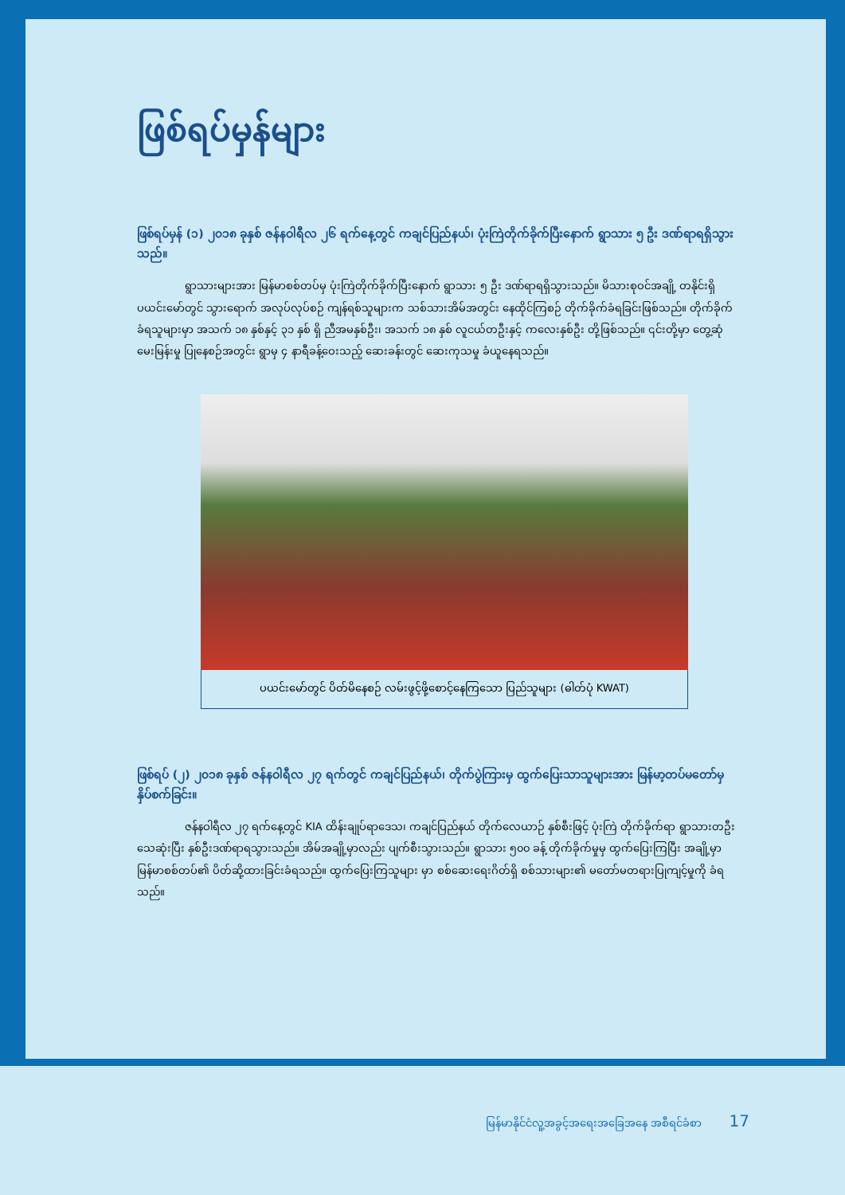ဖြစ်ရပ်မှန်များ
ဖြစ်ရပ်မှန် (၁) ၂၀၁၈ ခုနှစ် ဇန်နဝါရီလ ၂၆ ရက်နေ့တွင် ကချင်ပြည်နယ်၊ ပုံးကြဲတိုက်ခိုက်ပြီးနောက် ရွာသား ၅ ဦး ဒဏ်ရာရရှိသွား သည်။
ရွာသားများအား မြန်မာစစ်တပ်မှ ပုံးကြဲတိုက်ခိုက်ပြီးနောက် ရွာသား ၅ ဦး ဒဏ်ရာရရှိသွားသည်။ မိသားစုဝင်အချို့ တနိုင်းရှိ ပယင်းမော်တွင် သွားရောက် အလုပ်လုပ်စဉ် ကျန်ရစ်သူများက သစ်သားအိမ်အတွင်း နေထိုင်ကြစဉ် တိုက်ခိုက်ခံရခြင်းဖြစ်သည်။ တိုက်ခိုက်ခံရသူများမှာ အသက် ၁၈ နှစ်နှင့် ၃၁ နှစ် ရှိ ညီအမနှစ်ဦး၊ အသက် ၁၈ နှစ် လူငယ်တဦးနှင့် ကလေးနှစ်ဦး တို့ဖြစ်သည်။ ၎င်းတို့မှာ တွေ့ဆုံမေးမြန်းမှု ပြုနေစဉ်အတွင်း ရွာမှ ၄ နာရီခန့်ဝေးသည့် ဆေးခန်းတွင် ဆေးကုသမှု ခံယူနေရသည်။
ပယင်းမော်တွင် ပိတ်မိနေစဉ် လမ်းဖွင့်ဖို့စောင့်နေကြသော ပြည်သူများ (ဓါတ်ပုံ KWAT)
ဖြစ်ရပ် (၂) ၂၀၁၈ ခုနှစ် ဇန်နဝါရီလ ၂၇ ရက်တွင် ကချင်ပြည်နယ်၊ တိုက်ပွဲကြားမှ ထွက်ပြေးသာသူများအား မြန်မာ့တပ်မတော်မှ နှိပ်စက်ခြင်း။
ဇန်နဝါရီလ ၂၇ ရက်နေ့တွင် KIA ထိန်းချုပ်ရာဒေသ၊ ကချင်ပြည်နယ် တိုက်လေယာဉ် နှစ်စီးဖြင့် ပုံးကြဲ တိုက်ခိုက်ရာ ရွာသားတဦးသေဆုံးပြီး နှစ်ဦးဒဏ်ရာရသွားသည်။ အိမ်အချို့မှာလည်း ပျက်စီးသွားသည်။ ရွာသား ၅၀၀ ခန့် တိုက်ခိုက်မှုမှ ထွက်ပြေးကြပြီး အချို့မှာမြန်မာစစ်တပ်၏ ပိတ်ဆို့ထားခြင်းခံရသည်။ ထွက်ပြေးကြသူများ မှာ စစ်ဆေးရေးဂိတ်ရှိ စစ်သားများ၏ မတော်မတရားပြုကျင့်မှုကို ခံရသည်။
မြန်မာနိုင်ငံလူ့အခွင့်အရေးအခြေအနေ အစီရင်ခံစာ 17